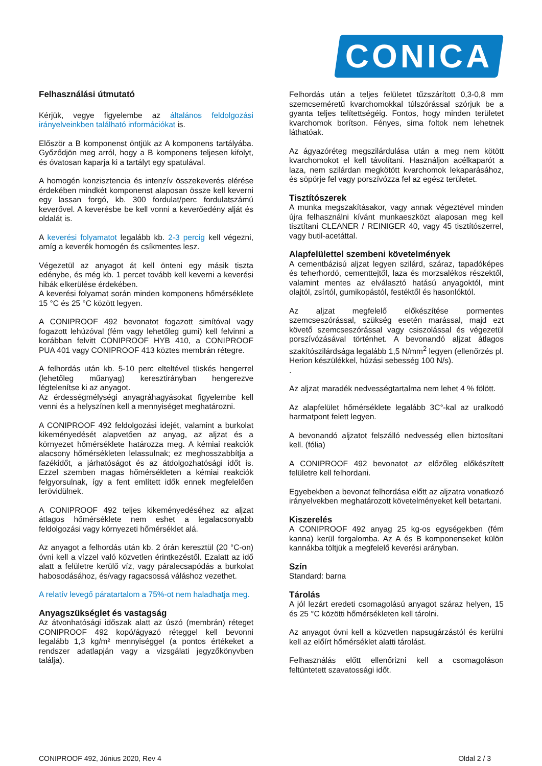CONICA
Felhasználási útmutató
Kérjük, vegye figyelembe az általános feldolgozási irányelveinkben található információkat is.
Először a B komponenst öntjük az A komponens tartályába. Győződjön meg arról, hogy a B komponens teljesen kifolyt, és óvatosan kaparja ki a tartályt egy spatulával.
A homogén konzisztencia és intenzív összekeverés elérése érdekében mindkét komponenst alaposan össze kell keverni egy lassan forgó, kb. 300 fordulat/perc fordulatszámú keverővel. A keverésbe be kell vonni a keverőedény alját és oldalát is.
A keverési folyamatot legalább kb. 2-3 percig kell végezni, amíg a keverék homogén és csíkmentes lesz.
Végezetül az anyagot át kell önteni egy másik tiszta edénybe, és még kb. 1 percet tovább kell keverni a keverési hibák elkerülése érdekében.
A keverési folyamat során minden komponens hőmérséklete 15 °C és 25 °C között legyen.
A CONIPROOF 492 bevonatot fogazott simítóval vagy fogazott lehúzóval (fém vagy lehetőleg gumi) kell felvinni a korábban felvitt CONIPROOF HYB 410, a CONIPROOF PUA 401 vagy CONIPROOF 413 köztes membrán rétegre.
A felhordás után kb. 5-10 perc elteltével tüskés hengerrel (lehetőleg műanyag) keresztirányban hengerezve légtelenítse ki az anyagot.
Az érdességmélységi anyagráhagyásokat figyelembe kell venni és a helyszínen kell a mennyiséget meghatározni.
A CONIPROOF 492 feldolgozási idejét, valamint a burkolat kikeményedését alapvetően az anyag, az aljzat és a környezet hőmérséklete határozza meg. A kémiai reakciók alacsony hőmérsékleten lelassulnak; ez meghosszabbítja a fazékidőt, a járhatóságot és az átdolgozhatósági időt is. Ezzel szemben magas hőmérsékleten a kémiai reakciók felgyorsulnak, így a fent említett idők ennek megfelelően lerövidülnek.
A CONIPROOF 492 teljes kikeményedéséhez az aljzat átlagos hőmérséklete nem eshet a legalacsonyabb feldolgozási vagy környezeti hőmérséklet alá.
Az anyagot a felhordás után kb. 2 órán keresztül (20 °C-on) óvni kell a vízzel való közvetlen érintkezéstől. Ezalatt az idő alatt a felületre kerülő víz, vagy páralecsapódás a burkolat habosodásához, és/vagy ragacsossá váláshoz vezethet.
A relatív levegő páratartalom a 75%-ot nem haladhatja meg.
Anyagszükséglet és vastagság
Az átvonhatósági időszak alatt az úszó (membrán) réteget CONIPROOF 492 kopó/ágyazó réteggel kell bevonni legalább 1,3 kg/m² mennyiséggel (a pontos értékeket a rendszer adatlapján vagy a vizsgálati jegyzőkönyvben találja).
Felhordás után a teljes felületet tűzszárított 0,3-0,8 mm szemcseméretű kvarchomokkal túlszórással szórjuk be a gyanta teljes telítettségéig. Fontos, hogy minden területet kvarchomok borítson. Fényes, sima foltok nem lehetnek láthatóak.
Az ágyazóréteg megszilárdulása után a meg nem kötött kvarchomokot el kell távolítani. Használjon acélkaparót a laza, nem szilárdan megkötött kvarchomok lekaparásához, és söpörje fel vagy porszívózza fel az egész területet.
Tisztítószerek
A munka megszakításakor, vagy annak végeztével minden újra felhasználni kívánt munkaeszközt alaposan meg kell tisztítani CLEANER / REINIGER 40, vagy 45 tisztítószerrel, vagy butil-acetáttal.
Alapfelülettel szembeni követelmények
A cementbázisú aljzat legyen szilárd, száraz, tapadóképes és teherhordó, cementtejtől, laza és morzsalékos részektől, valamint mentes az elválasztó hatású anyagoktól, mint olajtól, zsírtól, gumikopástól, festéktől és hasonlóktól.
Az aljzat megfelelő előkészítése pormentes szemcseszórással, szükség esetén marással, majd ezt követő szemcseszórással vagy csiszolással és végezetül porszívózásával történhet. A bevonandó aljzat átlagos szakítószilárdsága legalább 1,5 N/mm<sup>2</sup> legyen (ellenőrzés pl. Herion készülékkel, húzási sebesség 100 N/s).
.
Az aljzat maradék nedvességtartalma nem lehet 4 % fölött.
Az alapfelület hőmérséklete legalább 3C°-kal az uralkodó harmatpont felett legyen.
A bevonandó aljzatot felszálló nedvesség ellen biztosítani kell. (fólia)
A CONIPROOF 492 bevonatot az előzőleg előkészített felületre kell felhordani.
Egyebekben a bevonat felhordása előtt az aljzatra vonatkozó irányelvekben meghatározott követelményeket kell betartani.
Kiszerelés
A CONIPROOF 492 anyag 25 kg-os egységekben (fém kanna) kerül forgalomba. Az A és B komponenseket külön kannákba töltjük a megfelelő keverési arányban.
Szín
Standard: barna
Tárolás
A jól lezárt eredeti csomagolású anyagot száraz helyen, 15 és 25 °C közötti hőmérsékleten kell tárolni.
Az anyagot óvni kell a közvetlen napsugárzástól és kerülni kell az előírt hőmérséklet alatti tárolást.
Felhasználás előtt ellenőrizni kell a csomagoláson feltüntetett szavatossági időt.
CONIPROOF 492, Június 2020, Rev 4 Oldal 2 / 3